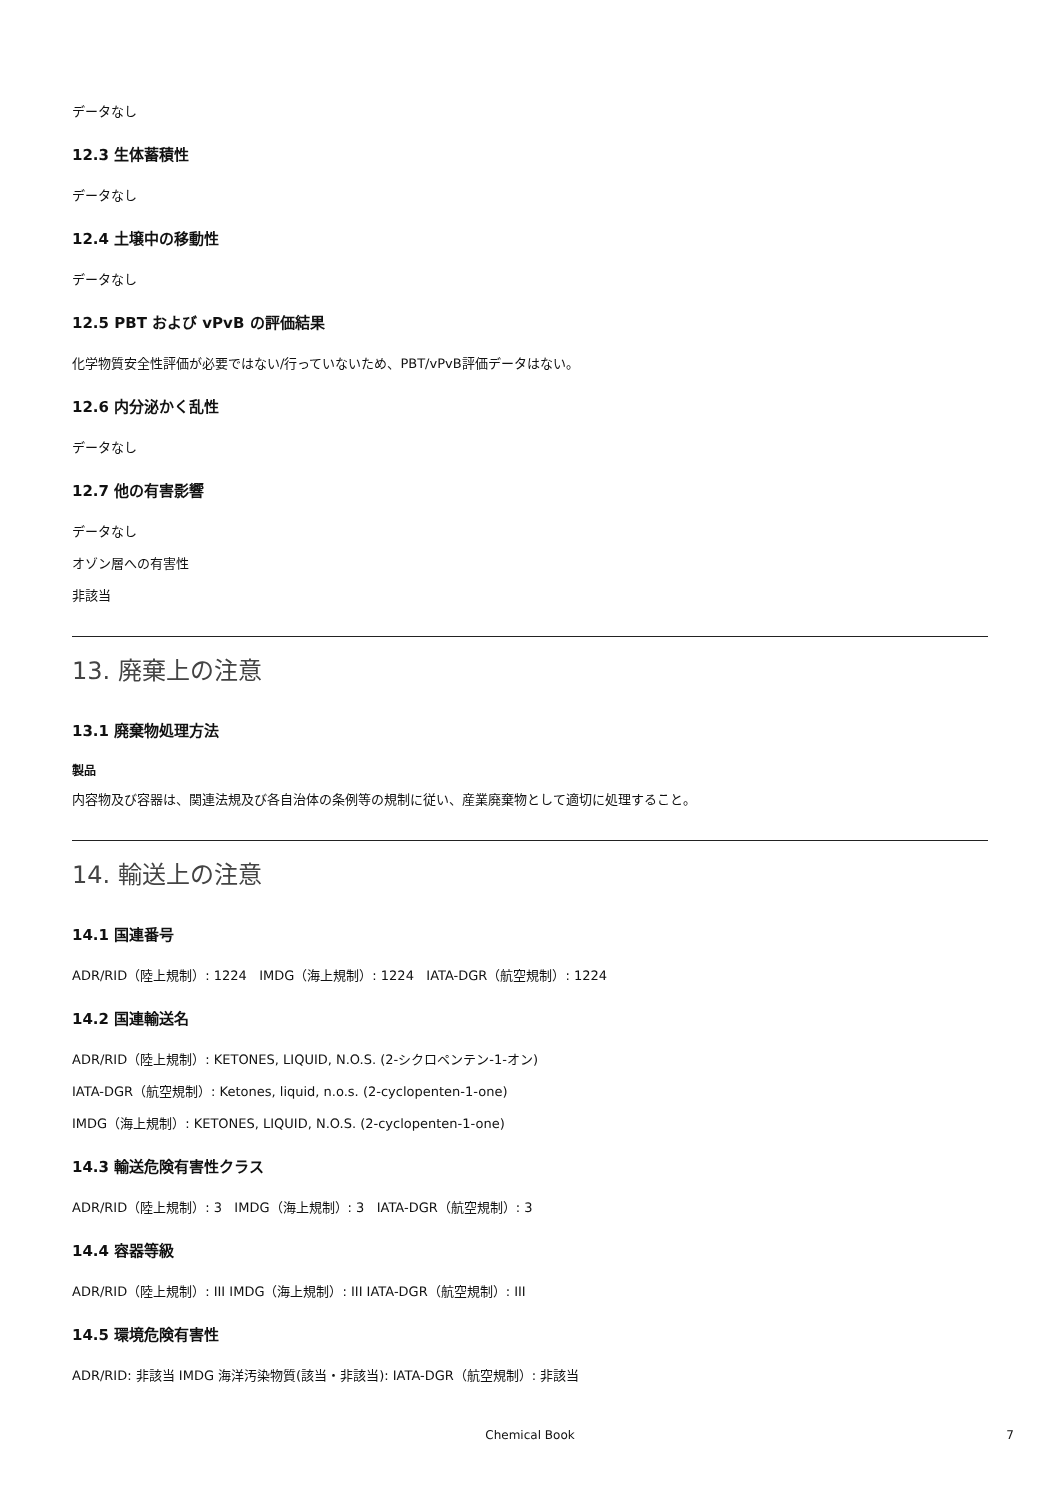データなし
12.3 生体蓄積性
データなし
12.4 土壌中の移動性
データなし
12.5 PBT および vPvB の評価結果
化学物質安全性評価が必要ではない/行っていないため、PBT/vPvB評価データはない。
12.6 内分泌かく乱性
データなし
12.7 他の有害影響
データなし
オゾン層への有害性
非該当
13. 廃棄上の注意
13.1 廃棄物処理方法
製品
内容物及び容器は、関連法規及び各自治体の条例等の規制に従い、産業廃棄物として適切に処理すること。
14. 輸送上の注意
14.1 国連番号
ADR/RID（陸上規制）: 1224 IMDG（海上規制）: 1224 IATA-DGR（航空規制）: 1224
14.2 国連輸送名
ADR/RID（陸上規制）: KETONES, LIQUID, N.O.S. (2-シクロペンテン-1-オン)
IATA-DGR（航空規制）: Ketones, liquid, n.o.s. (2-cyclopenten-1-one)
IMDG（海上規制）: KETONES, LIQUID, N.O.S. (2-cyclopenten-1-one)
14.3 輸送危険有害性クラス
ADR/RID（陸上規制）: 3 IMDG（海上規制）: 3 IATA-DGR（航空規制）: 3
14.4 容器等級
ADR/RID（陸上規制）: III IMDG（海上規制）: III IATA-DGR（航空規制）: III
14.5 環境危険有害性
ADR/RID: 非該当 IMDG 海洋汚染物質(該当・非該当): IATA-DGR（航空規制）: 非該当
Chemical Book
7